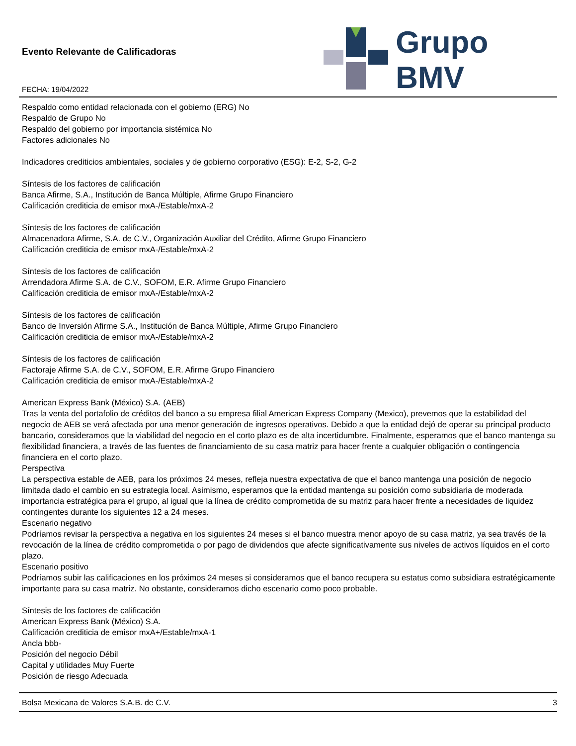Evento Relevante de Calificadoras
FECHA: 19/04/2022
Grupo BMV
Respaldo como entidad relacionada con el gobierno (ERG) No
Respaldo de Grupo No
Respaldo del gobierno por importancia sistémica No
Factores adicionales No
Indicadores crediticios ambientales, sociales y de gobierno corporativo (ESG): E-2, S-2, G-2
Síntesis de los factores de calificación
Banca Afirme, S.A., Institución de Banca Múltiple, Afirme Grupo Financiero
Calificación crediticia de emisor mxA-/Estable/mxA-2
Síntesis de los factores de calificación
Almacenadora Afirme, S.A. de C.V., Organización Auxiliar del Crédito, Afirme Grupo Financiero
Calificación crediticia de emisor mxA-/Estable/mxA-2
Síntesis de los factores de calificación
Arrendadora Afirme S.A. de C.V., SOFOM, E.R. Afirme Grupo Financiero
Calificación crediticia de emisor mxA-/Estable/mxA-2
Síntesis de los factores de calificación
Banco de Inversión Afirme S.A., Institución de Banca Múltiple, Afirme Grupo Financiero
Calificación crediticia de emisor mxA-/Estable/mxA-2
Síntesis de los factores de calificación
Factoraje Afirme S.A. de C.V., SOFOM, E.R. Afirme Grupo Financiero
Calificación crediticia de emisor mxA-/Estable/mxA-2
American Express Bank (México) S.A. (AEB)
Tras la venta del portafolio de créditos del banco a su empresa filial American Express Company (Mexico), prevemos que la estabilidad del negocio de AEB se verá afectada por una menor generación de ingresos operativos. Debido a que la entidad dejó de operar su principal producto bancario, consideramos que la viabilidad del negocio en el corto plazo es de alta incertidumbre. Finalmente, esperamos que el banco mantenga su flexibilidad financiera, a través de las fuentes de financiamiento de su casa matriz para hacer frente a cualquier obligación o contingencia financiera en el corto plazo.
Perspectiva
La perspectiva estable de AEB, para los próximos 24 meses, refleja nuestra expectativa de que el banco mantenga una posición de negocio limitada dado el cambio en su estrategia local. Asimismo, esperamos que la entidad mantenga su posición como subsidiaria de moderada importancia estratégica para el grupo, al igual que la línea de crédito comprometida de su matriz para hacer frente a necesidades de liquidez contingentes durante los siguientes 12 a 24 meses.
Escenario negativo
Podríamos revisar la perspectiva a negativa en los siguientes 24 meses si el banco muestra menor apoyo de su casa matriz, ya sea través de la revocación de la línea de crédito comprometida o por pago de dividendos que afecte significativamente sus niveles de activos líquidos en el corto plazo.
Escenario positivo
Podríamos subir las calificaciones en los próximos 24 meses si consideramos que el banco recupera su estatus como subsidiara estratégicamente importante para su casa matriz. No obstante, consideramos dicho escenario como poco probable.
Síntesis de los factores de calificación
American Express Bank (México) S.A.
Calificación crediticia de emisor mxA+/Estable/mxA-1
Ancla bbb-
Posición del negocio Débil
Capital y utilidades Muy Fuerte
Posición de riesgo Adecuada
Bolsa Mexicana de Valores S.A.B. de C.V. 3